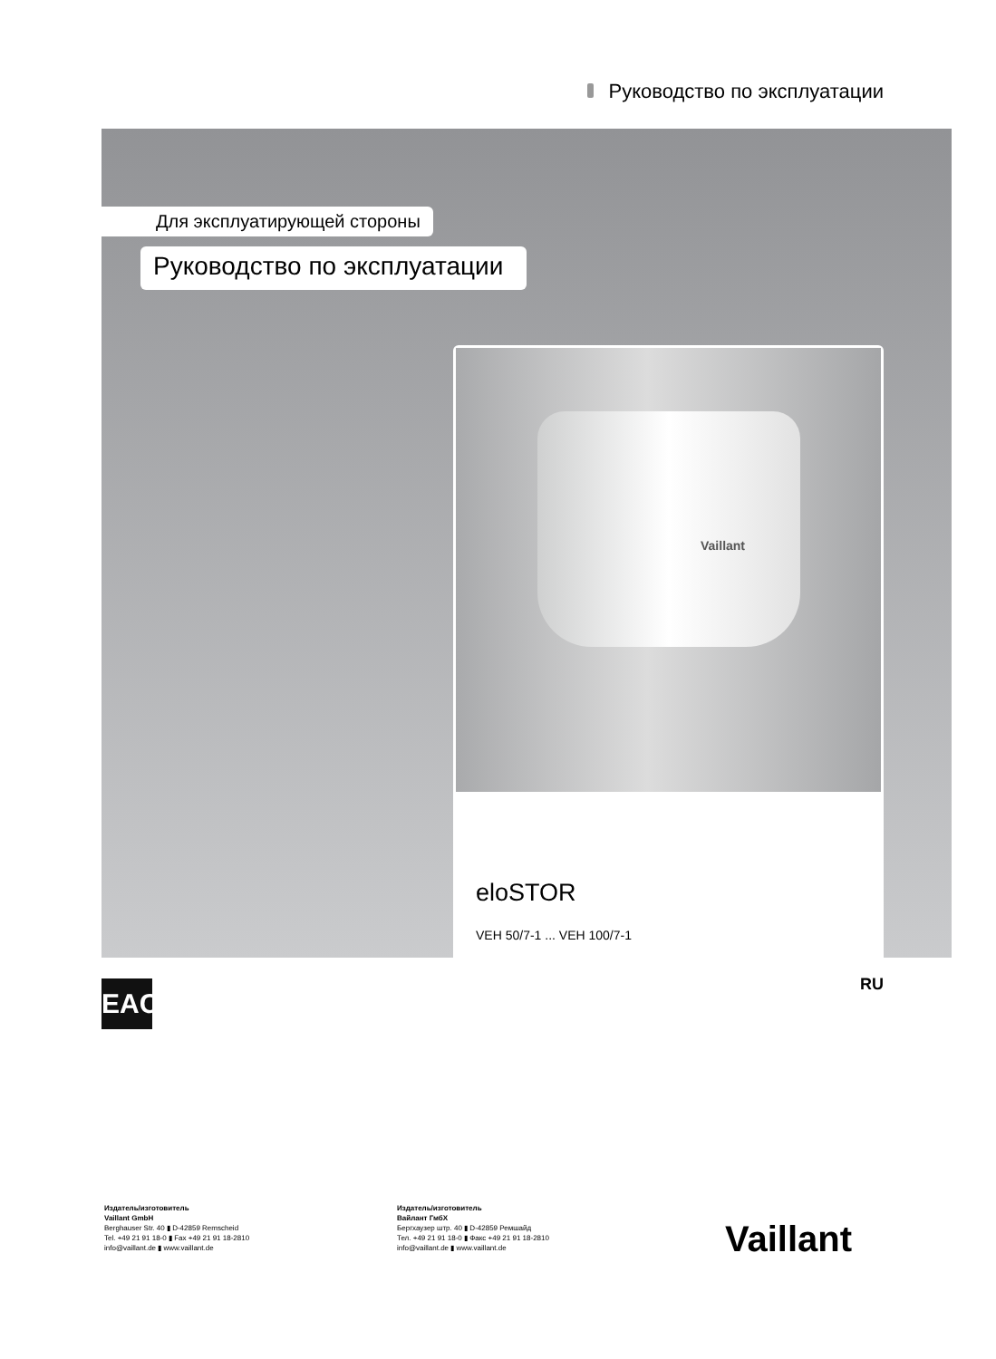Руководство по эксплуатации
Для эксплуатирующей стороны
Руководство по эксплуатации
Vaillant
eloSTOR
VEH 50/7-1 ... VEH 100/7-1
EAC RU
Издатель/изготовитель
Vaillant GmbH
Berghauser Str. 40 ▮ D-42859 Remscheid
Tel. +49 21 91 18-0 ▮ Fax +49 21 91 18-2810
info@vaillant.de ▮ www.vaillant.de
Издатель/изготовитель
Вайлант ГмбХ
Бергхаузер штр. 40 ▮ D-42859 Ремшайд
Тел. +49 21 91 18-0 ▮ Факс +49 21 91 18-2810
info@vaillant.de ▮ www.vaillant.de
Vaillant